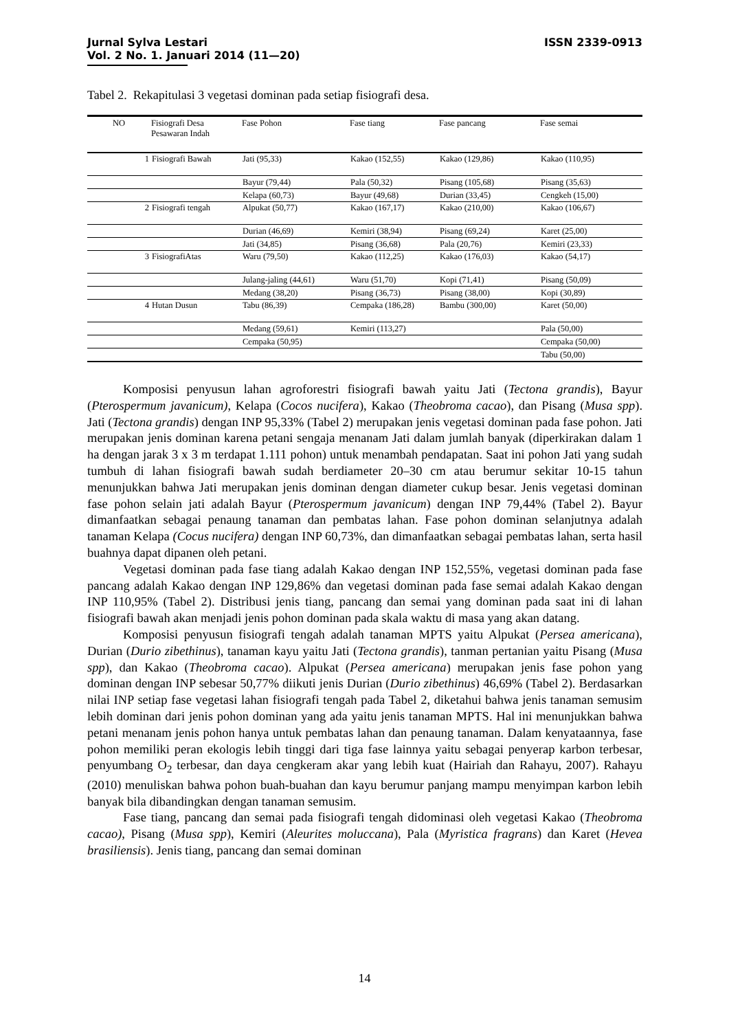ISSN 2339-0913 Jurnal Sylva Lestari
Vol. 2 No. 1. Januari 2014 (11—20)
Tabel 2. Rekapitulasi 3 vegetasi dominan pada setiap fisiografi desa.
| NO | Fisiografi Desa Pesawaran Indah | Fase Pohon | Fase tiang | Fase pancang | Fase semai |
| --- | --- | --- | --- | --- | --- |
| 1 | Fisiografi Bawah | Jati (95,33) | Kakao (152,55) | Kakao (129,86) | Kakao (110,95) |
| | | Bayur (79,44) | Pala (50,32) | Pisang (105,68) | Pisang (35,63) |
| | | Kelapa (60,73) | Bayur (49,68) | Durian (33,45) | Cengkeh (15,00) |
| 2 | Fisiografi tengah | Alpukat (50,77) | Kakao (167,17) | Kakao (210,00) | Kakao (106,67) |
| | | Durian (46,69) | Kemiri (38,94) | Pisang (69,24) | Karet (25,00) |
| | | Jati (34,85) | Pisang (36,68) | Pala (20,76) | Kemiri (23,33) |
| 3 | FisiografiAtas | Waru (79,50) | Kakao (112,25) | Kakao (176,03) | Kakao (54,17) |
| | | Julang-jaling (44,61) | Waru (51,70) | Kopi (71,41) | Pisang (50,09) |
| | | Medang (38,20) | Pisang (36,73) | Pisang (38,00) | Kopi (30,89) |
| 4 | Hutan Dusun | Tabu (86,39) | Cempaka (186,28) | Bambu (300,00) | Karet (50,00) |
| | | Medang (59,61) | Kemiri (113,27) | | Pala (50,00) |
| | | Cempaka (50,95) | | | Cempaka (50,00) |
| | | | | | Tabu (50,00) |
Komposisi penyusun lahan agroforestri fisiografi bawah yaitu Jati (Tectona grandis), Bayur (Pterospermum javanicum), Kelapa (Cocos nucifera), Kakao (Theobroma cacao), dan Pisang (Musa spp). Jati (Tectona grandis) dengan INP 95,33% (Tabel 2) merupakan jenis vegetasi dominan pada fase pohon. Jati merupakan jenis dominan karena petani sengaja menanam Jati dalam jumlah banyak (diperkirakan dalam 1 ha dengan jarak 3 x 3 m terdapat 1.111 pohon) untuk menambah pendapatan. Saat ini pohon Jati yang sudah tumbuh di lahan fisiografi bawah sudah berdiameter 20–30 cm atau berumur sekitar 10-15 tahun menunjukkan bahwa Jati merupakan jenis dominan dengan diameter cukup besar. Jenis vegetasi dominan fase pohon selain jati adalah Bayur (Pterospermum javanicum) dengan INP 79,44% (Tabel 2). Bayur dimanfaatkan sebagai penaung tanaman dan pembatas lahan. Fase pohon dominan selanjutnya adalah tanaman Kelapa (Cocus nucifera) dengan INP 60,73%, dan dimanfaatkan sebagai pembatas lahan, serta hasil buahnya dapat dipanen oleh petani.
Vegetasi dominan pada fase tiang adalah Kakao dengan INP 152,55%, vegetasi dominan pada fase pancang adalah Kakao dengan INP 129,86% dan vegetasi dominan pada fase semai adalah Kakao dengan INP 110,95% (Tabel 2). Distribusi jenis tiang, pancang dan semai yang dominan pada saat ini di lahan fisiografi bawah akan menjadi jenis pohon dominan pada skala waktu di masa yang akan datang.
Komposisi penyusun fisiografi tengah adalah tanaman MPTS yaitu Alpukat (Persea americana), Durian (Durio zibethinus), tanaman kayu yaitu Jati (Tectona grandis), tanman pertanian yaitu Pisang (Musa spp), dan Kakao (Theobroma cacao). Alpukat (Persea americana) merupakan jenis fase pohon yang dominan dengan INP sebesar 50,77% diikuti jenis Durian (Durio zibethinus) 46,69% (Tabel 2). Berdasarkan nilai INP setiap fase vegetasi lahan fisiografi tengah pada Tabel 2, diketahui bahwa jenis tanaman semusim lebih dominan dari jenis pohon dominan yang ada yaitu jenis tanaman MPTS. Hal ini menunjukkan bahwa petani menanam jenis pohon hanya untuk pembatas lahan dan penaung tanaman. Dalam kenyataannya, fase pohon memiliki peran ekologis lebih tinggi dari tiga fase lainnya yaitu sebagai penyerap karbon terbesar, penyumbang O<sub>2</sub> terbesar, dan daya cengkeram akar yang lebih kuat (Hairiah dan Rahayu, 2007). Rahayu (2010) menuliskan bahwa pohon buah-buahan dan kayu berumur panjang mampu menyimpan karbon lebih banyak bila dibandingkan dengan tanaman semusim.
Fase tiang, pancang dan semai pada fisiografi tengah didominasi oleh vegetasi Kakao (Theobroma cacao), Pisang (Musa spp), Kemiri (Aleurites moluccana), Pala (Myristica fragrans) dan Karet (Hevea brasiliensis). Jenis tiang, pancang dan semai dominan
14